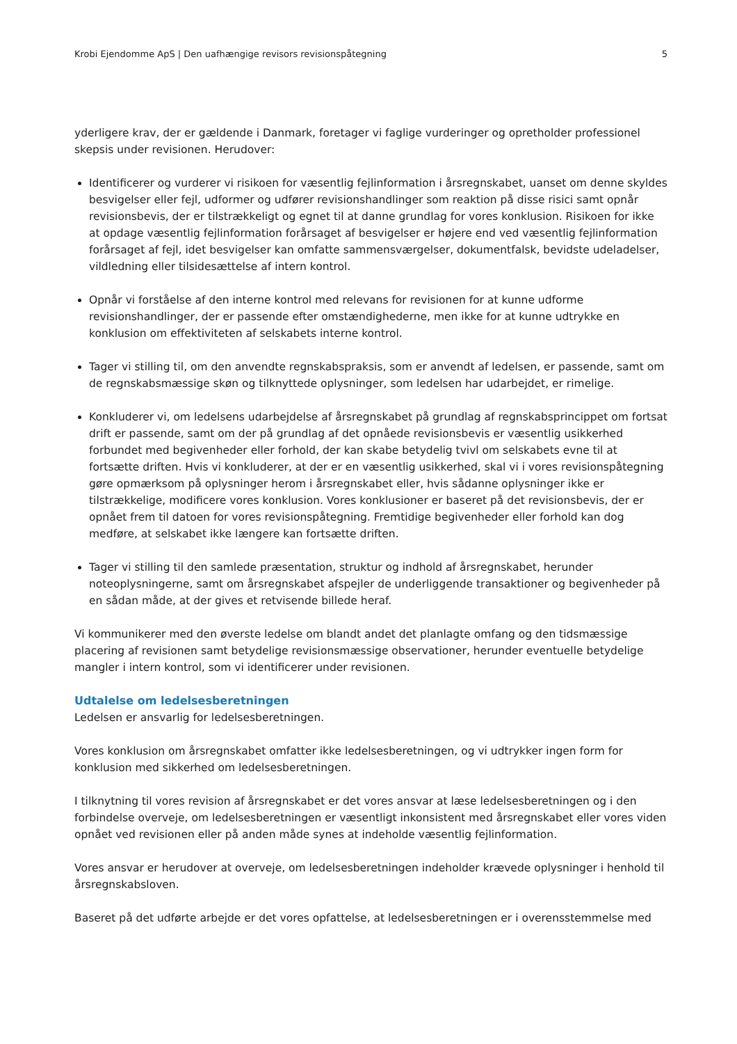Krobi Ejendomme ApS | Den uafhængige revisors revisionspåtegning 5
yderligere krav, der er gældende i Danmark, foretager vi faglige vurderinger og opretholder professionel skepsis under revisionen. Herudover:
Identificerer og vurderer vi risikoen for væsentlig fejlinformation i årsregnskabet, uanset om denne skyldes besvigelser eller fejl, udformer og udfører revisionshandlinger som reaktion på disse risici samt opnår revisionsbevis, der er tilstrækkeligt og egnet til at danne grundlag for vores konklusion. Risikoen for ikke at opdage væsentlig fejlinformation forårsaget af besvigelser er højere end ved væsentlig fejlinformation forårsaget af fejl, idet besvigelser kan omfatte sammensværgelser, dokumentfalsk, bevidste udeladelser, vildledning eller tilsidesættelse af intern kontrol.
Opnår vi forståelse af den interne kontrol med relevans for revisionen for at kunne udforme revisionshandlinger, der er passende efter omstændighederne, men ikke for at kunne udtrykke en konklusion om effektiviteten af selskabets interne kontrol.
Tager vi stilling til, om den anvendte regnskabspraksis, som er anvendt af ledelsen, er passende, samt om de regnskabsmæssige skøn og tilknyttede oplysninger, som ledelsen har udarbejdet, er rimelige.
Konkluderer vi, om ledelsens udarbejdelse af årsregnskabet på grundlag af regnskabsprincippet om fortsat drift er passende, samt om der på grundlag af det opnåede revisionsbevis er væsentlig usikkerhed forbundet med begivenheder eller forhold, der kan skabe betydelig tvivl om selskabets evne til at fortsætte driften. Hvis vi konkluderer, at der er en væsentlig usikkerhed, skal vi i vores revisionspåtegning gøre opmærksom på oplysninger herom i årsregnskabet eller, hvis sådanne oplysninger ikke er tilstrækkelige, modificere vores konklusion. Vores konklusioner er baseret på det revisionsbevis, der er opnået frem til datoen for vores revisionspåtegning. Fremtidige begivenheder eller forhold kan dog medføre, at selskabet ikke længere kan fortsætte driften.
Tager vi stilling til den samlede præsentation, struktur og indhold af årsregnskabet, herunder noteoplysningerne, samt om årsregnskabet afspejler de underliggende transaktioner og begivenheder på en sådan måde, at der gives et retvisende billede heraf.
Vi kommunikerer med den øverste ledelse om blandt andet det planlagte omfang og den tidsmæssige placering af revisionen samt betydelige revisionsmæssige observationer, herunder eventuelle betydelige mangler i intern kontrol, som vi identificerer under revisionen.
Udtalelse om ledelsesberetningen
Ledelsen er ansvarlig for ledelsesberetningen.
Vores konklusion om årsregnskabet omfatter ikke ledelsesberetningen, og vi udtrykker ingen form for konklusion med sikkerhed om ledelsesberetningen.
I tilknytning til vores revision af årsregnskabet er det vores ansvar at læse ledelsesberetningen og i den forbindelse overveje, om ledelsesberetningen er væsentligt inkonsistent med årsregnskabet eller vores viden opnået ved revisionen eller på anden måde synes at indeholde væsentlig fejlinformation.
Vores ansvar er herudover at overveje, om ledelsesberetningen indeholder krævede oplysninger i henhold til årsregnskabsloven.
Baseret på det udførte arbejde er det vores opfattelse, at ledelsesberetningen er i overensstemmelse med